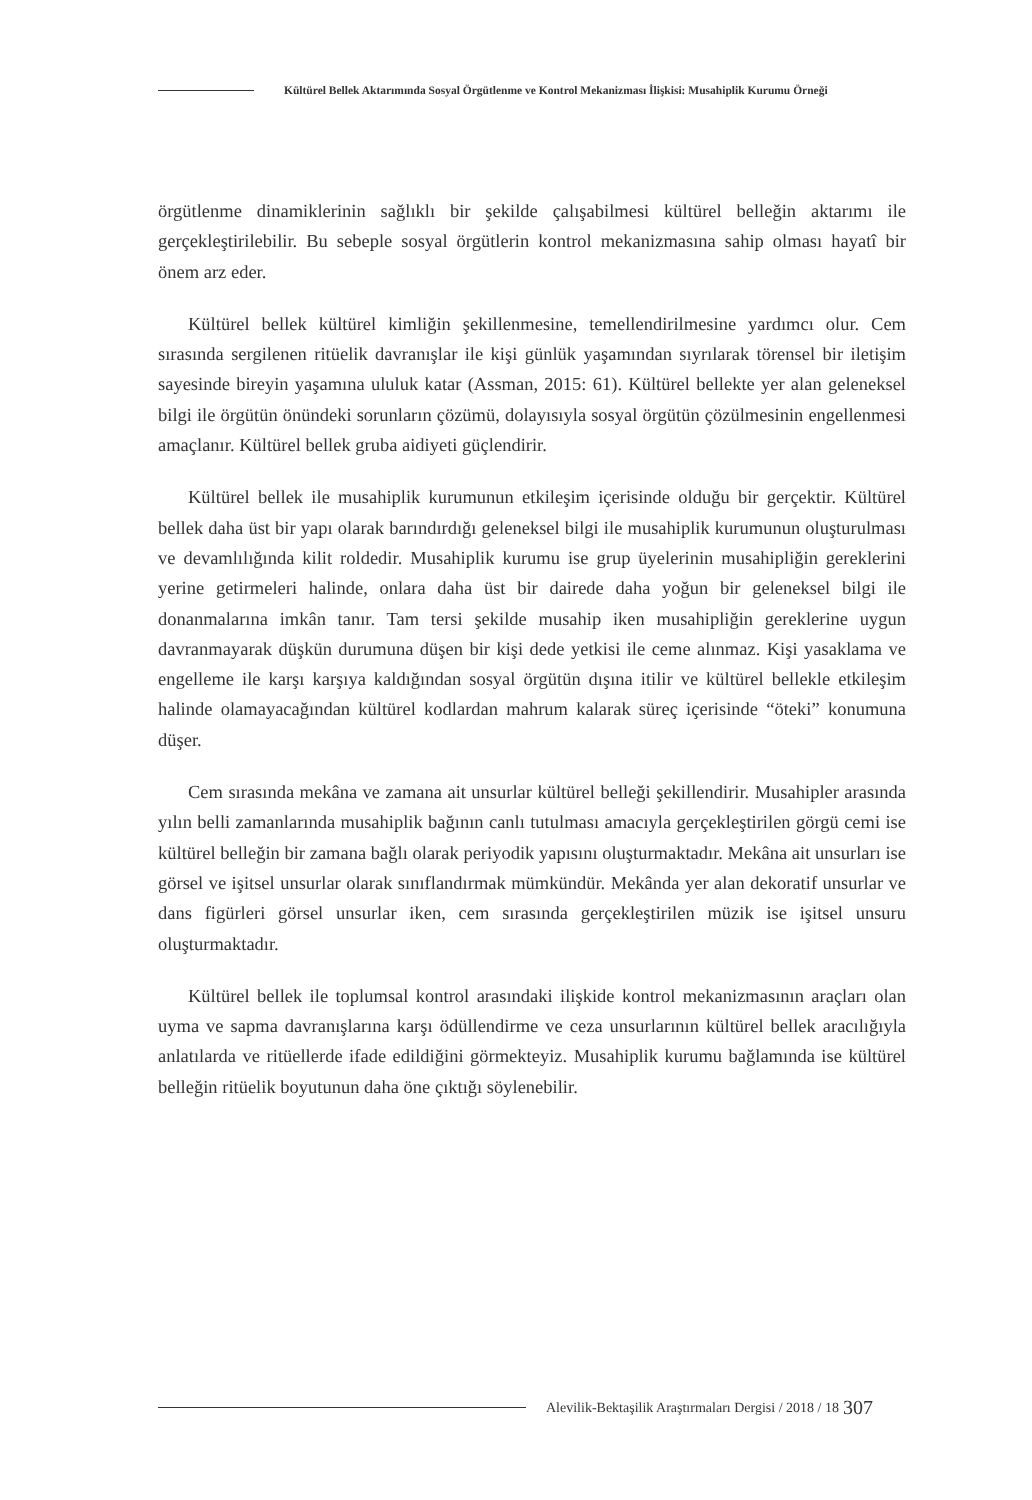Kültürel Bellek Aktarımında Sosyal Örgütlenme ve Kontrol Mekanizması İlişkisi: Musahiplik Kurumu Örneği
örgütlenme dinamiklerinin sağlıklı bir şekilde çalışabilmesi kültürel belleğin aktarımı ile gerçekleştirilebilir. Bu sebeple sosyal örgütlerin kontrol mekanizmasına sahip olması hayatî bir önem arz eder.
Kültürel bellek kültürel kimliğin şekillenmesine, temellendirilmesine yardımcı olur. Cem sırasında sergilenen ritüelik davranışlar ile kişi günlük yaşamından sıyrılarak törensel bir iletişim sayesinde bireyin yaşamına ululuk katar (Assman, 2015: 61). Kültürel bellekte yer alan geleneksel bilgi ile örgütün önündeki sorunların çözümü, dolayısıyla sosyal örgütün çözülmesinin engellenmesi amaçlanır. Kültürel bellek gruba aidiyeti güçlendirir.
Kültürel bellek ile musahiplik kurumunun etkileşim içerisinde olduğu bir gerçektir. Kültürel bellek daha üst bir yapı olarak barındırdığı geleneksel bilgi ile musahiplik kurumunun oluşturulması ve devamlılığında kilit roldedir. Musahiplik kurumu ise grup üyelerinin musahipliğin gereklerini yerine getirmeleri halinde, onlara daha üst bir dairede daha yoğun bir geleneksel bilgi ile donanmalarına imkân tanır. Tam tersi şekilde musahip iken musahipliğin gereklerine uygun davranmayarak düşkün durumuna düşen bir kişi dede yetkisi ile ceme alınmaz. Kişi yasaklama ve engelleme ile karşı karşıya kaldığından sosyal örgütün dışına itilir ve kültürel bellekle etkileşim halinde olamayacağından kültürel kodlardan mahrum kalarak süreç içerisinde “öteki” konumuna düşer.
Cem sırasında mekâna ve zamana ait unsurlar kültürel belleği şekillendirir. Musahipler arasında yılın belli zamanlarında musahiplik bağının canlı tutulması amacıyla gerçekleştirilen görgü cemi ise kültürel belleğin bir zamana bağlı olarak periyodik yapısını oluşturmaktadır. Mekâna ait unsurları ise görsel ve işitsel unsurlar olarak sınıflandırmak mümkündür. Mekânda yer alan dekoratif unsurlar ve dans figürleri görsel unsurlar iken, cem sırasında gerçekleştirilen müzik ise işitsel unsuru oluşturmaktadır.
Kültürel bellek ile toplumsal kontrol arasındaki ilişkide kontrol mekanizmasının araçları olan uyma ve sapma davranışlarına karşı ödüllendirme ve ceza unsurlarının kültürel bellek aracılığıyla anlatılarda ve ritüellerde ifade edildiğini görmekteyiz. Musahiplik kurumu bağlamında ise kültürel belleğin ritüelik boyutunun daha öne çıktığı söylenebilir.
Alevilik-Bektaşilik Araştırmaları Dergisi / 2018 / 18
307